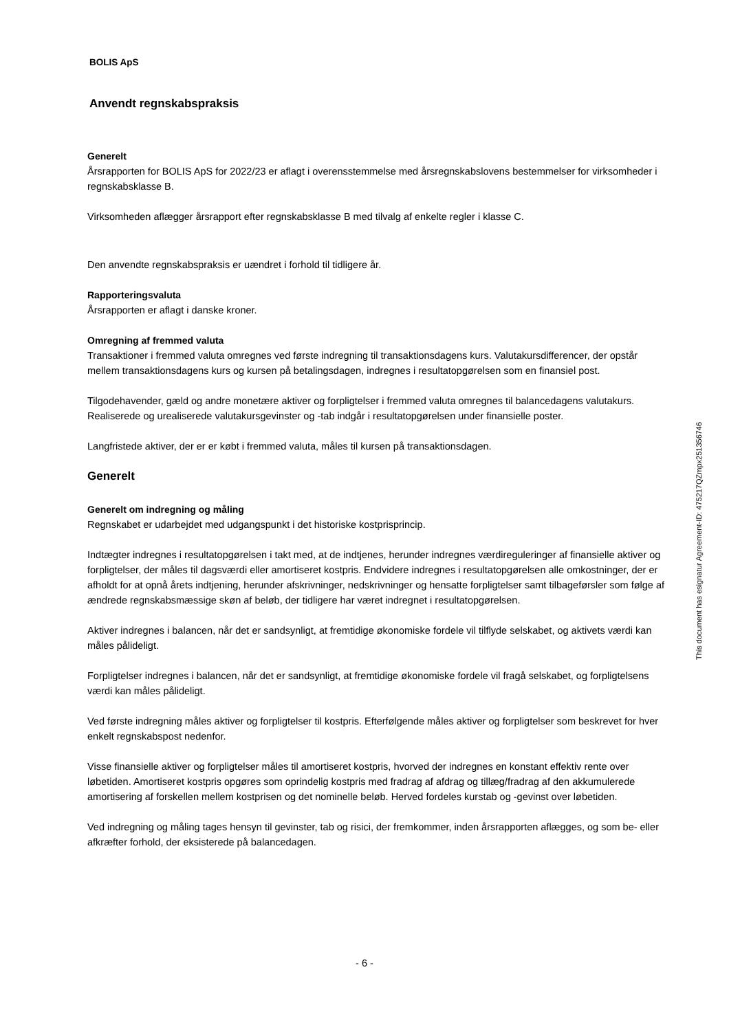BOLIS ApS
Anvendt regnskabspraksis
Generelt
Årsrapporten for BOLIS ApS for 2022/23 er aflagt i overensstemmelse med årsregnskabslovens bestemmelser for virksomheder i regnskabsklasse B.
Virksomheden aflægger årsrapport efter regnskabsklasse B med tilvalg af enkelte regler i klasse C.
Den anvendte regnskabspraksis er uændret i forhold til tidligere år.
Rapporteringsvaluta
Årsrapporten er aflagt i danske kroner.
Omregning af fremmed valuta
Transaktioner i fremmed valuta omregnes ved første indregning til transaktionsdagens kurs. Valutakursdifferencer, der opstår mellem transaktionsdagens kurs og kursen på betalingsdagen, indregnes i resultatopgørelsen som en finansiel post.
Tilgodehavender, gæld og andre monetære aktiver og forpligtelser i fremmed valuta omregnes til balancedagens valutakurs. Realiserede og urealiserede valutakursgevinster og -tab indgår i resultatopgørelsen under finansielle poster.
Langfristede aktiver, der er er købt i fremmed valuta, måles til kursen på transaktionsdagen.
Generelt
Generelt om indregning og måling
Regnskabet er udarbejdet med udgangspunkt i det historiske kostprisprincip.
Indtægter indregnes i resultatopgørelsen i takt med, at de indtjenes, herunder indregnes værdireguleringer af finansielle aktiver og forpligtelser, der måles til dagsværdi eller amortiseret kostpris. Endvidere indregnes i resultatopgørelsen alle omkostninger, der er afholdt for at opnå årets indtjening, herunder afskrivninger, nedskrivninger og hensatte forpligtelser samt tilbageførsler som følge af ændrede regnskabsmæssige skøn af beløb, der tidligere har været indregnet i resultatopgørelsen.
Aktiver indregnes i balancen, når det er sandsynligt, at fremtidige økonomiske fordele vil tilflyde selskabet, og aktivets værdi kan måles pålideligt.
Forpligtelser indregnes i balancen, når det er sandsynligt, at fremtidige økonomiske fordele vil fragå selskabet, og forpligtelsens værdi kan måles pålideligt.
Ved første indregning måles aktiver og forpligtelser til kostpris. Efterfølgende måles aktiver og forpligtelser som beskrevet for hver enkelt regnskabspost nedenfor.
Visse finansielle aktiver og forpligtelser måles til amortiseret kostpris, hvorved der indregnes en konstant effektiv rente over løbetiden. Amortiseret kostpris opgøres som oprindelig kostpris med fradrag af afdrag og tillæg/fradrag af den akkumulerede amortisering af forskellen mellem kostprisen og det nominelle beløb. Herved fordeles kurstab og -gevinst over løbetiden.
Ved indregning og måling tages hensyn til gevinster, tab og risici, der fremkommer, inden årsrapporten aflægges, og som be- eller afkræfter forhold, der eksisterede på balancedagen.
This document has esignatur Agreement-ID: 475217QZmpx251356746
- 6 -